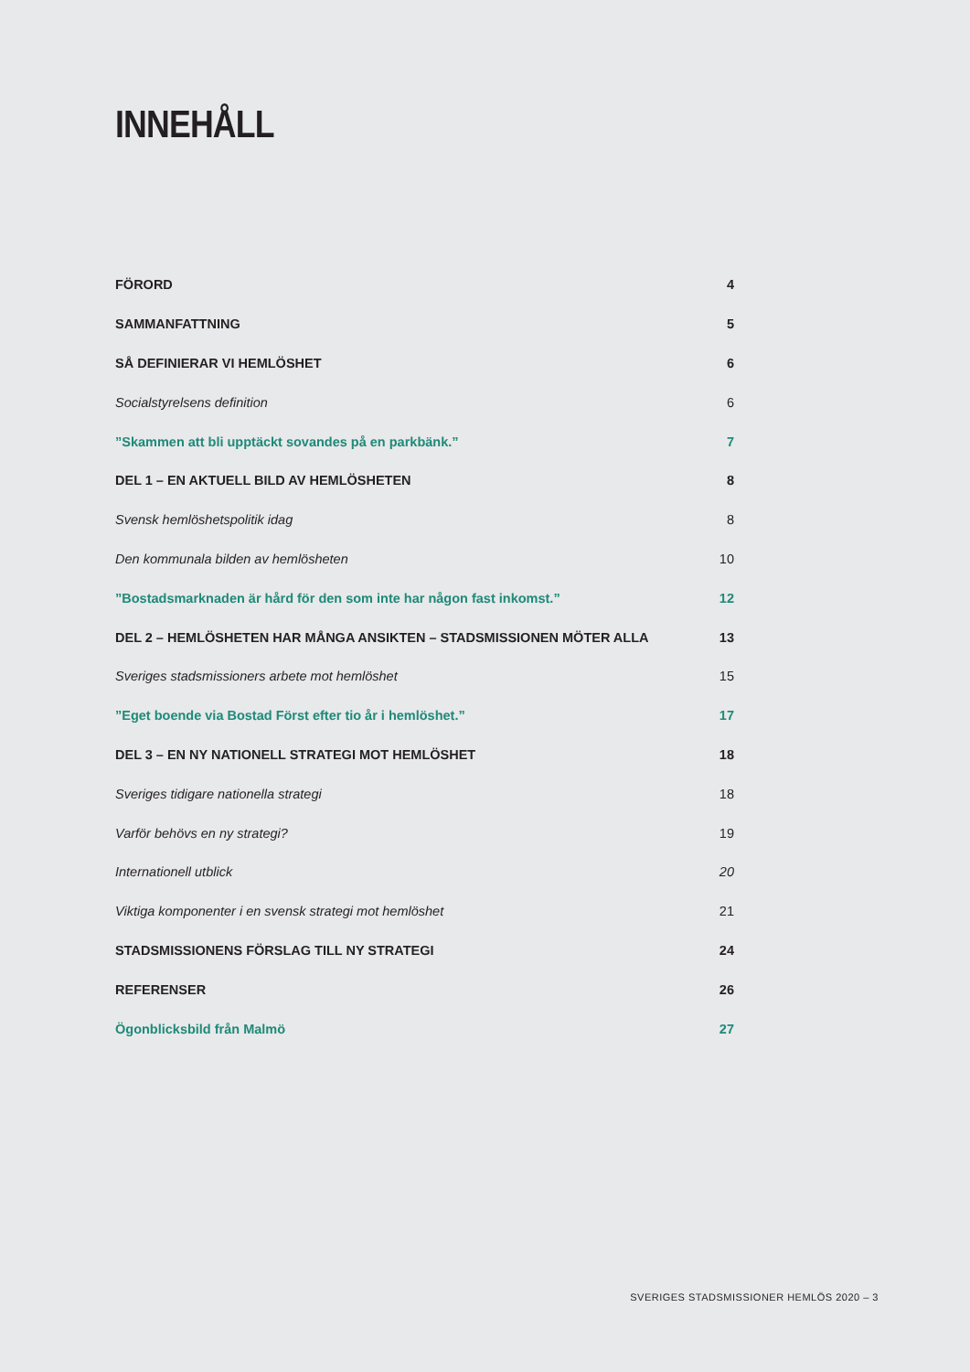INNEHÅLL
FÖRORD 4
SAMMANFATTNING 5
SÅ DEFINIERAR VI HEMLÖSHET 6
Socialstyrelsens definition 6
”Skammen att bli upptäckt sovandes på en parkbänk.” 7
DEL 1 – EN AKTUELL BILD AV HEMLÖSHETEN 8
Svensk hemlöshetspolitik idag 8
Den kommunala bilden av hemlösheten 10
”Bostadsmarknaden är hård för den som inte har någon fast inkomst.” 12
DEL 2 – HEMLÖSHETEN HAR MÅNGA ANSIKTEN – STADSMISSIONEN MÖTER ALLA 13
Sveriges stadsmissioners arbete mot hemlöshet 15
”Eget boende via Bostad Först efter tio år i hemlöshet.” 17
DEL 3 – EN NY NATIONELL STRATEGI MOT HEMLÖSHET 18
Sveriges tidigare nationella strategi 18
Varför behövs en ny strategi? 19
Internationell utblick 20
Viktiga komponenter i en svensk strategi mot hemlöshet 21
STADSMISSIONENS FÖRSLAG TILL NY STRATEGI 24
REFERENSER 26
Ögonblicksbild från Malmö 27
SVERIGES STADSMISSIONER HEMLÖS 2020 – 3